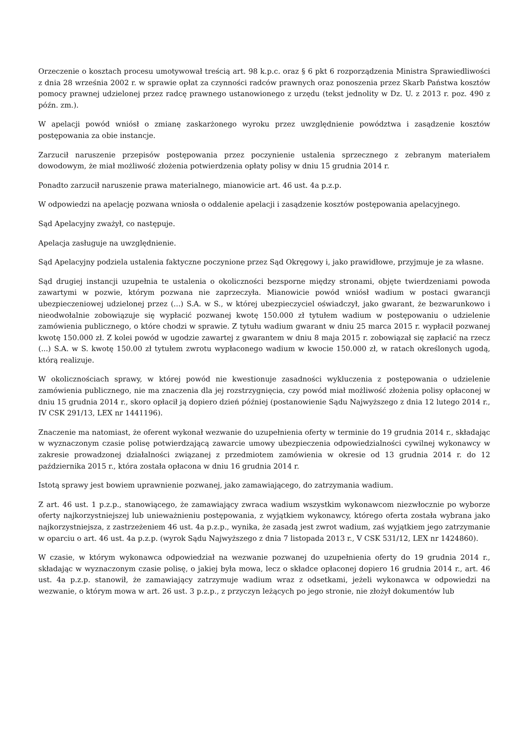Orzeczenie o kosztach procesu umotywował treścią art. 98 k.p.c. oraz § 6 pkt 6 rozporządzenia Ministra Sprawiedliwości z dnia 28 września 2002 r. w sprawie opłat za czynności radców prawnych oraz ponoszenia przez Skarb Państwa kosztów pomocy prawnej udzielonej przez radcę prawnego ustanowionego z urzędu (tekst jednolity w Dz. U. z 2013 r. poz. 490 z późn. zm.).
W apelacji powód wniósł o zmianę zaskarżonego wyroku przez uwzględnienie powództwa i zasądzenie kosztów postępowania za obie instancje.
Zarzucił naruszenie przepisów postępowania przez poczynienie ustalenia sprzecznego z zebranym materiałem dowodowym, że miał możliwość złożenia potwierdzenia opłaty polisy w dniu 15 grudnia 2014 r.
Ponadto zarzucił naruszenie prawa materialnego, mianowicie art. 46 ust. 4a p.z.p.
W odpowiedzi na apelację pozwana wniosła o oddalenie apelacji i zasądzenie kosztów postępowania apelacyjnego.
Sąd Apelacyjny zważył, co następuje.
Apelacja zasługuje na uwzględnienie.
Sąd Apelacyjny podziela ustalenia faktyczne poczynione przez Sąd Okręgowy i, jako prawidłowe, przyjmuje je za własne.
Sąd drugiej instancji uzupełnia te ustalenia o okoliczności bezsporne między stronami, objęte twierdzeniami powoda zawartymi w pozwie, którym pozwana nie zaprzeczyła. Mianowicie powód wniósł wadium w postaci gwarancji ubezpieczeniowej udzielonej przez (...) S.A. w S., w której ubezpieczyciel oświadczył, jako gwarant, że bezwarunkowo i nieodwołalnie zobowiązuje się wypłacić pozwanej kwotę 150.000 zł tytułem wadium w postępowaniu o udzielenie zamówienia publicznego, o które chodzi w sprawie. Z tytułu wadium gwarant w dniu 25 marca 2015 r. wypłacił pozwanej kwotę 150.000 zł. Z kolei powód w ugodzie zawartej z gwarantem w dniu 8 maja 2015 r. zobowiązał się zapłacić na rzecz (...) S.A. w S. kwotę 150.00 zł tytułem zwrotu wypłaconego wadium w kwocie 150.000 zł, w ratach określonych ugodą, którą realizuje.
W okolicznościach sprawy, w której powód nie kwestionuje zasadności wykluczenia z postępowania o udzielenie zamówienia publicznego, nie ma znaczenia dla jej rozstrzygnięcia, czy powód miał możliwość złożenia polisy opłaconej w dniu 15 grudnia 2014 r., skoro opłacił ją dopiero dzień później (postanowienie Sądu Najwyższego z dnia 12 lutego 2014 r., IV CSK 291/13, LEX nr 1441196).
Znaczenie ma natomiast, że oferent wykonał wezwanie do uzupełnienia oferty w terminie do 19 grudnia 2014 r., składając w wyznaczonym czasie polisę potwierdzającą zawarcie umowy ubezpieczenia odpowiedzialności cywilnej wykonawcy w zakresie prowadzonej działalności związanej z przedmiotem zamówienia w okresie od 13 grudnia 2014 r. do 12 października 2015 r., która została opłacona w dniu 16 grudnia 2014 r.
Istotą sprawy jest bowiem uprawnienie pozwanej, jako zamawiającego, do zatrzymania wadium.
Z art. 46 ust. 1 p.z.p., stanowiącego, że zamawiający zwraca wadium wszystkim wykonawcom niezwłocznie po wyborze oferty najkorzystniejszej lub unieważnieniu postępowania, z wyjątkiem wykonawcy, którego oferta została wybrana jako najkorzystniejsza, z zastrzeżeniem 46 ust. 4a p.z.p., wynika, że zasadą jest zwrot wadium, zaś wyjątkiem jego zatrzymanie w oparciu o art. 46 ust. 4a p.z.p. (wyrok Sądu Najwyższego z dnia 7 listopada 2013 r., V CSK 531/12, LEX nr 1424860).
W czasie, w którym wykonawca odpowiedział na wezwanie pozwanej do uzupełnienia oferty do 19 grudnia 2014 r., składając w wyznaczonym czasie polisę, o jakiej była mowa, lecz o składce opłaconej dopiero 16 grudnia 2014 r., art. 46 ust. 4a p.z.p. stanowił, że zamawiający zatrzymuje wadium wraz z odsetkami, jeżeli wykonawca w odpowiedzi na wezwanie, o którym mowa w art. 26 ust. 3 p.z.p., z przyczyn leżących po jego stronie, nie złożył dokumentów lub